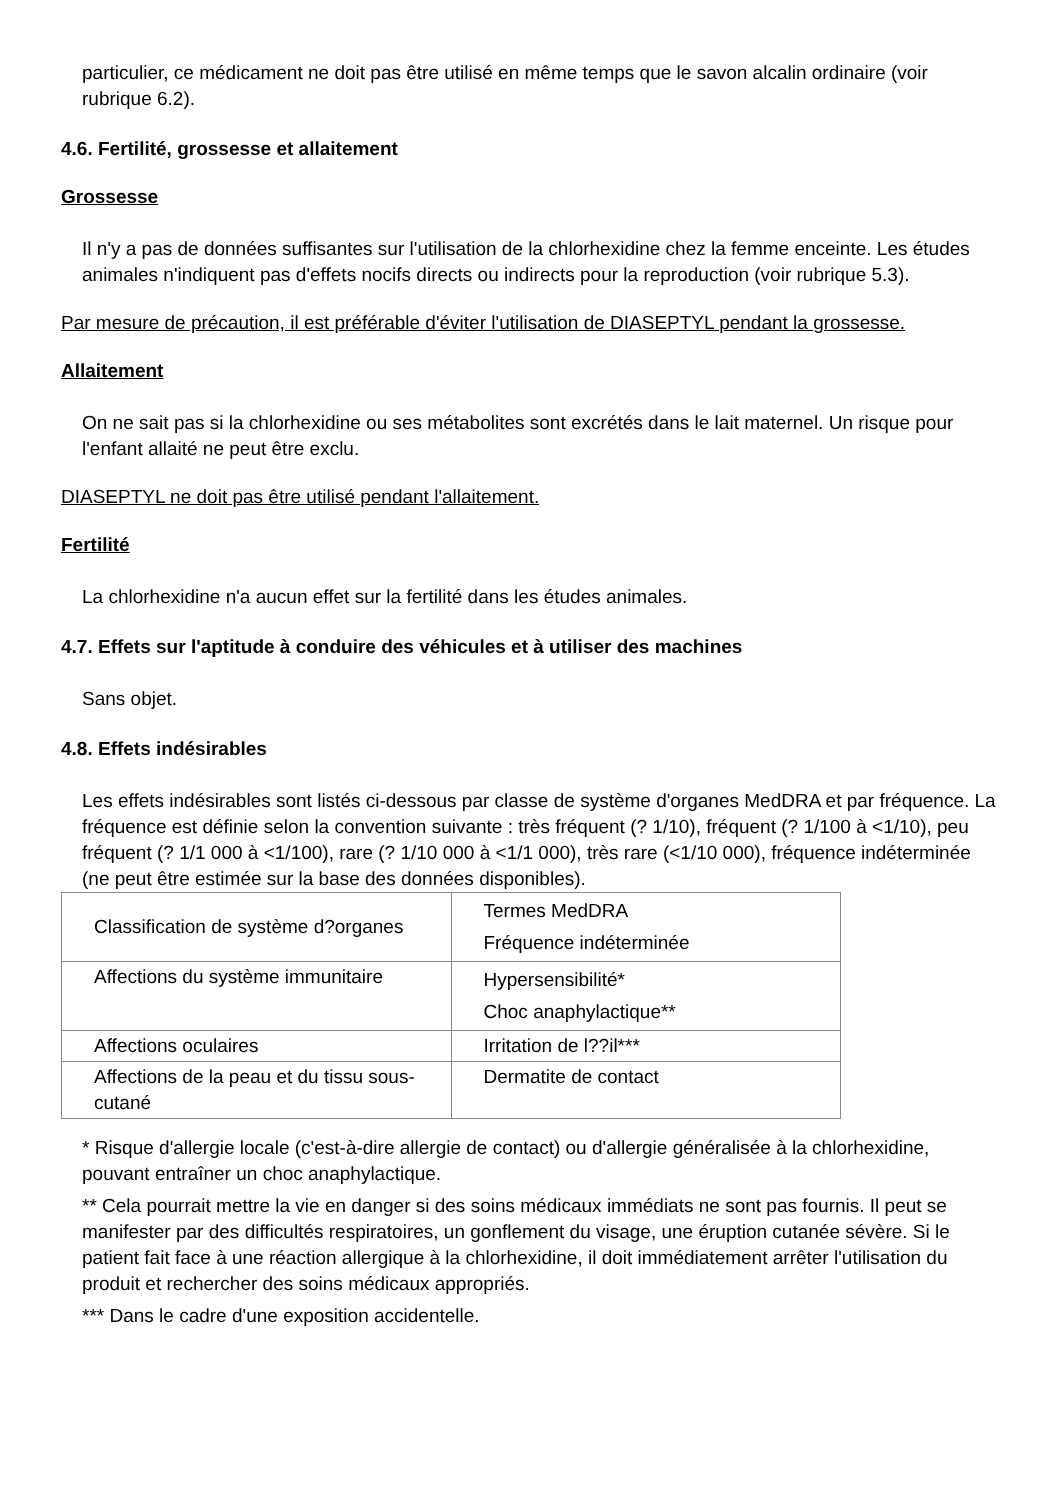particulier, ce médicament ne doit pas être utilisé en même temps que le savon alcalin ordinaire (voir rubrique 6.2).
4.6. Fertilité, grossesse et allaitement
Grossesse
Il n'y a pas de données suffisantes sur l'utilisation de la chlorhexidine chez la femme enceinte. Les études animales n'indiquent pas d'effets nocifs directs ou indirects pour la reproduction (voir rubrique 5.3).
Par mesure de précaution, il est préférable d'éviter l'utilisation de DIASEPTYL pendant la grossesse.
Allaitement
On ne sait pas si la chlorhexidine ou ses métabolites sont excrétés dans le lait maternel. Un risque pour l'enfant allaité ne peut être exclu.
DIASEPTYL ne doit pas être utilisé pendant l'allaitement.
Fertilité
La chlorhexidine n'a aucun effet sur la fertilité dans les études animales.
4.7. Effets sur l'aptitude à conduire des véhicules et à utiliser des machines
Sans objet.
4.8. Effets indésirables
Les effets indésirables sont listés ci-dessous par classe de système d'organes MedDRA et par fréquence. La fréquence est définie selon la convention suivante : très fréquent (? 1/10), fréquent (? 1/100 à <1/10), peu fréquent (? 1/1 000 à <1/100), rare (? 1/10 000 à <1/1 000), très rare (<1/10 000), fréquence indéterminée (ne peut être estimée sur la base des données disponibles).
| Classification de système d?organes | Termes MedDRA Fréquence indéterminée |
| --- | --- |
| Affections du système immunitaire | Hypersensibilité* Choc anaphylactique** |
| Affections oculaires | Irritation de l??il*** |
| Affections de la peau et du tissu sous-cutané | Dermatite de contact |
* Risque d'allergie locale (c'est-à-dire allergie de contact) ou d'allergie généralisée à la chlorhexidine, pouvant entraîner un choc anaphylactique.
** Cela pourrait mettre la vie en danger si des soins médicaux immédiats ne sont pas fournis. Il peut se manifester par des difficultés respiratoires, un gonflement du visage, une éruption cutanée sévère. Si le patient fait face à une réaction allergique à la chlorhexidine, il doit immédiatement arrêter l'utilisation du produit et rechercher des soins médicaux appropriés.
*** Dans le cadre d'une exposition accidentelle.